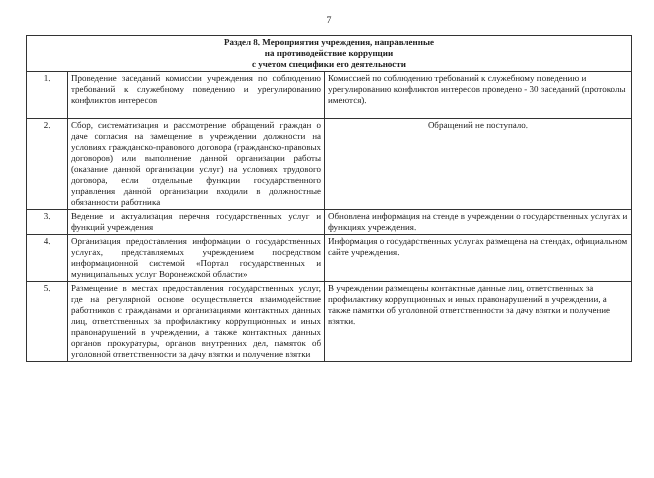7
| Раздел 8. Мероприятия учреждения, направленные на противодействие коррупции с учетом специфики его деятельности | | |
| --- | --- | --- |
| 1. | Проведение заседаний комиссии учреждения по соблюдению требований к служебному поведению и урегулированию конфликтов интересов | Комиссией по соблюдению требований к служебному поведению и урегулированию конфликтов интересов проведено - 30 заседаний (протоколы имеются). |
| 2. | Сбор, систематизация и рассмотрение обращений граждан о даче согласия на замещение в учреждении должности на условиях гражданско-правового договора (гражданско-правовых договоров) или выполнение данной организации работы (оказание данной организации услуг) на условиях трудового договора, если отдельные функции государственного управления данной организации входили в должностные обязанности работника | Обращений не поступало. |
| 3. | Ведение и актуализация перечня государственных услуг и функций учреждения | Обновлена информация на стенде в учреждении о государственных услугах и функциях учреждения. |
| 4. | Организация предоставления информации о государственных услугах, представляемых учреждением посредством информационной системой «Портал государственных и муниципальных услуг Воронежской области» | Информация о государственных услугах размещена на стендах, официальном сайте учреждения. |
| 5. | Размещение в местах предоставления государственных услуг, где на регулярной основе осуществляется взаимодействие работников с гражданами и организациями контактных данных лиц, ответственных за профилактику коррупционных и иных правонарушений в учреждении, а также контактных данных органов прокуратуры, органов внутренних дел, памяток об уголовной ответственности за дачу взятки и получение взятки | В учреждении размещены контактные данные лиц, ответственных за профилактику коррупционных и иных правонарушений в учреждении, а также памятки об уголовной ответственности за дачу взятки и получение взятки. |